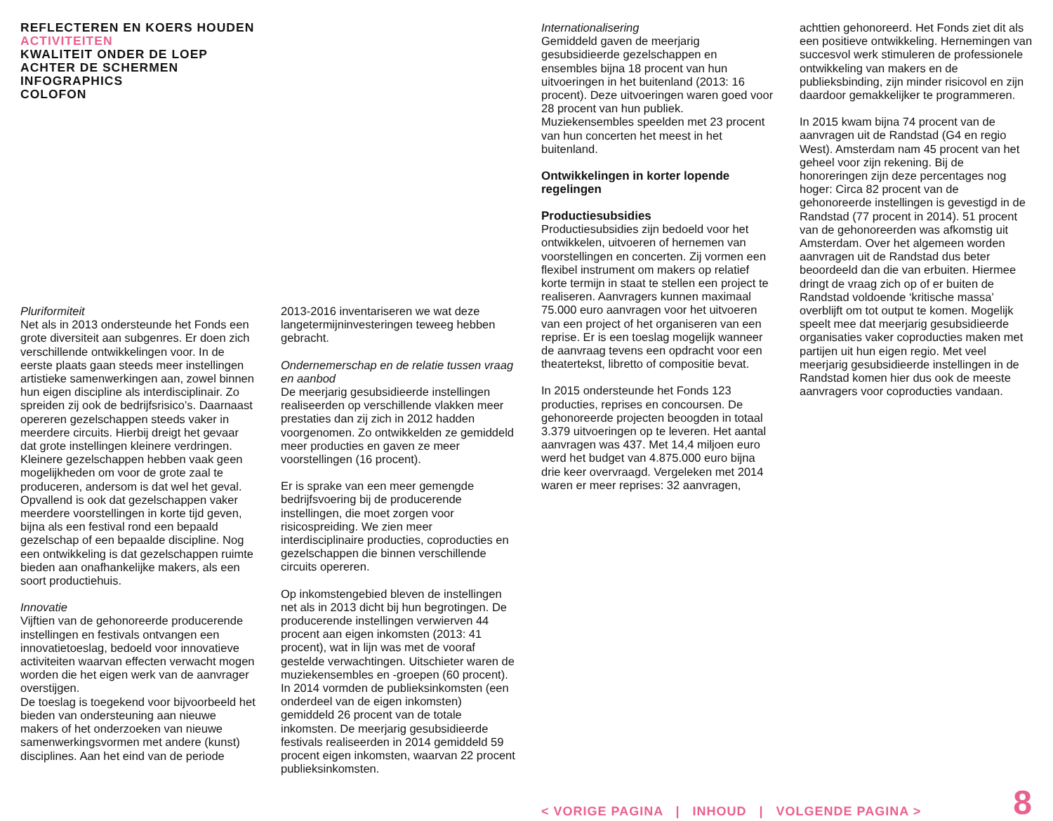REFLECTEREN EN KOERS HOUDEN
ACTIVITEITEN
KWALITEIT ONDER DE LOEP
ACHTER DE SCHERMEN
INFOGRAPHICS
COLOFON
Pluriformiteit
Net als in 2013 ondersteunde het Fonds een grote diversiteit aan subgenres. Er doen zich verschillende ontwikkelingen voor. In de eerste plaats gaan steeds meer instellingen artistieke samenwerkingen aan, zowel binnen hun eigen discipline als interdisciplinair. Zo spreiden zij ook de bedrijfsrisico’s. Daarnaast opereren gezelschappen steeds vaker in meerdere circuits. Hierbij dreigt het gevaar dat grote instellingen kleinere verdringen. Kleinere gezelschappen hebben vaak geen mogelijkheden om voor de grote zaal te produceren, andersom is dat wel het geval. Opvallend is ook dat gezelschappen vaker meerdere voorstellingen in korte tijd geven, bijna als een festival rond een bepaald gezelschap of een bepaalde discipline. Nog een ontwikkeling is dat gezelschappen ruimte bieden aan onafhankelijke makers, als een soort productiehuis.
Innovatie
Vijftien van de gehonoreerde producerende instellingen en festivals ontvangen een innovatietoeslag, bedoeld voor innovatieve activiteiten waarvan effecten verwacht mogen worden die het eigen werk van de aanvrager overstijgen.
De toeslag is toegekend voor bijvoorbeeld het bieden van ondersteuning aan nieuwe makers of het onderzoeken van nieuwe samenwerkingsvormen met andere (kunst) disciplines. Aan het eind van de periode
2013-2016 inventariseren we wat deze langetermijninvesteringen teweeg hebben gebracht.
Ondernemerschap en de relatie tussen vraag en aanbod
De meerjarig gesubsidieerde instellingen realiseerden op verschillende vlakken meer prestaties dan zij zich in 2012 hadden voorgenomen. Zo ontwikkelden ze gemiddeld meer producties en gaven ze meer voorstellingen (16 procent).
Er is sprake van een meer gemengde bedrijfsvoering bij de producerende instellingen, die moet zorgen voor risicospreiding. We zien meer interdisciplinaire producties, coproducties en gezelschappen die binnen verschillende circuits opereren.
Op inkomstengebied bleven de instellingen net als in 2013 dicht bij hun begrotingen. De producerende instellingen verwierven 44 procent aan eigen inkomsten (2013: 41 procent), wat in lijn was met de vooraf gestelde verwachtingen. Uitschieter waren de muziekensembles en -groepen (60 procent). In 2014 vormden de publieksinkomsten (een onderdeel van de eigen inkomsten) gemiddeld 26 procent van de totale inkomsten. De meerjarig gesubsidieerde festivals realiseerden in 2014 gemiddeld 59 procent eigen inkomsten, waarvan 22 procent publieksinkomsten.
Internationalisering
Gemiddeld gaven de meerjarig gesubsidieerde gezelschappen en ensembles bijna 18 procent van hun uitvoeringen in het buitenland (2013: 16 procent). Deze uitvoeringen waren goed voor 28 procent van hun publiek. Muziekensembles speelden met 23 procent van hun concerten het meest in het buitenland.
Ontwikkelingen in korter lopende regelingen
Productiesubsidies
Productiesubsidies zijn bedoeld voor het ontwikkelen, uitvoeren of hernemen van voorstellingen en concerten. Zij vormen een flexibel instrument om makers op relatief korte termijn in staat te stellen een project te realiseren. Aanvragers kunnen maximaal 75.000 euro aanvragen voor het uitvoeren van een project of het organiseren van een reprise. Er is een toeslag mogelijk wanneer de aanvraag tevens een opdracht voor een theatertekst, libretto of compositie bevat.
In 2015 ondersteunde het Fonds 123 producties, reprises en concoursen. De gehonoreerde projecten beoogden in totaal 3.379 uitvoeringen op te leveren. Het aantal aanvragen was 437. Met 14,4 miljoen euro werd het budget van 4.875.000 euro bijna drie keer overvraagd. Vergeleken met 2014 waren er meer reprises: 32 aanvragen,
achttien gehonoreerd. Het Fonds ziet dit als een positieve ontwikkeling. Hernemingen van succesvol werk stimuleren de professionele ontwikkeling van makers en de publieksbinding, zijn minder risicovol en zijn daardoor gemakkelijker te programmeren.
In 2015 kwam bijna 74 procent van de aanvragen uit de Randstad (G4 en regio West). Amsterdam nam 45 procent van het geheel voor zijn rekening. Bij de honoreringen zijn deze percentages nog hoger: Circa 82 procent van de gehonoreerde instellingen is gevestigd in de Randstad (77 procent in 2014). 51 procent van de gehonoreerden was afkomstig uit Amsterdam. Over het algemeen worden aanvragen uit de Randstad dus beter beoordeeld dan die van erbuiten. Hiermee dringt de vraag zich op of er buiten de Randstad voldoende ‘kritische massa’ overblijft om tot output te komen. Mogelijk speelt mee dat meerjarig gesubsidieerde organisaties vaker coproducties maken met partijen uit hun eigen regio. Met veel meerjarig gesubsidieerde instellingen in de Randstad komen hier dus ook de meeste aanvragers voor coproducties vandaan.
< VORIGE PAGINA | INHOUD | VOLGENDE PAGINA > 8